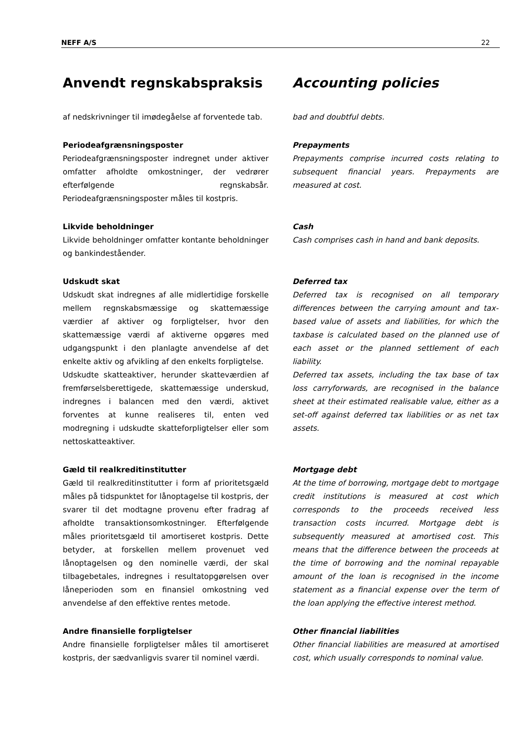NEFF A/S 22
Anvendt regnskabspraksis Accounting policies
af nedskrivninger til imødegåelse af forventede tab.
bad and doubtful debts.
Periodeafgrænsningsposter
Periodeafgrænsningsposter indregnet under aktiver omfatter afholdte omkostninger, der vedrører efterfølgende regnskabsår. Periodeafgrænsningsposter måles til kostpris.
Prepayments
Prepayments comprise incurred costs relating to subsequent financial years. Prepayments are measured at cost.
Likvide beholdninger
Likvide beholdninger omfatter kontante beholdninger og bankindeståender.
Cash
Cash comprises cash in hand and bank deposits.
Udskudt skat
Udskudt skat indregnes af alle midlertidige forskelle mellem regnskabsmæssige og skattemæssige værdier af aktiver og forpligtelser, hvor den skattemæssige værdi af aktiverne opgøres med udgangspunkt i den planlagte anvendelse af det enkelte aktiv og afvikling af den enkelts forpligtelse.
Udskudte skatteaktiver, herunder skatteværdien af fremførselsberettigede, skattemæssige underskud, indregnes i balancen med den værdi, aktivet forventes at kunne realiseres til, enten ved modregning i udskudte skatteforpligtelser eller som nettoskatteaktiver.
Deferred tax
Deferred tax is recognised on all temporary differences between the carrying amount and tax-based value of assets and liabilities, for which the taxbase is calculated based on the planned use of each asset or the planned settlement of each liability.
Deferred tax assets, including the tax base of tax loss carryforwards, are recognised in the balance sheet at their estimated realisable value, either as a set-off against deferred tax liabilities or as net tax assets.
Gæld til realkreditinstitutter
Gæld til realkreditinstitutter i form af prioritetsgæld måles på tidspunktet for lånoptagelse til kostpris, der svarer til det modtagne provenu efter fradrag af afholdte transaktionsomkostninger. Efterfølgende måles prioritetsgæld til amortiseret kostpris. Dette betyder, at forskellen mellem provenuet ved lånoptagelsen og den nominelle værdi, der skal tilbagebetales, indregnes i resultatopgørelsen over låneperioden som en finansiel omkostning ved anvendelse af den effektive rentes metode.
Mortgage debt
At the time of borrowing, mortgage debt to mortgage credit institutions is measured at cost which corresponds to the proceeds received less transaction costs incurred. Mortgage debt is subsequently measured at amortised cost. This means that the difference between the proceeds at the time of borrowing and the nominal repayable amount of the loan is recognised in the income statement as a financial expense over the term of the loan applying the effective interest method.
Andre finansielle forpligtelser
Andre finansielle forpligtelser måles til amortiseret kostpris, der sædvanligvis svarer til nominel værdi.
Other financial liabilities
Other financial liabilities are measured at amortised cost, which usually corresponds to nominal value.